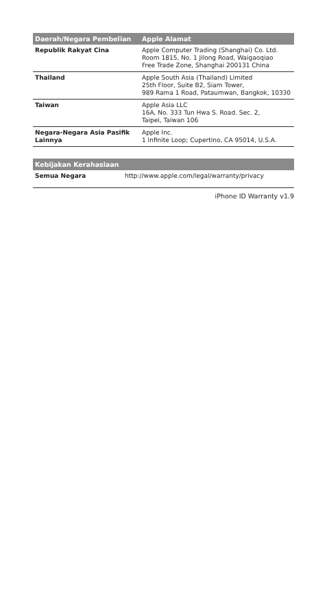| Daerah/Negara Pembelian | Apple Alamat |
| --- | --- |
| Republik Rakyat Cina | Apple Computer Trading (Shanghai) Co. Ltd. Room 1815, No. 1 Jilong Road, Waigaoqiao Free Trade Zone, Shanghai 200131 China |
| Thailand | Apple South Asia (Thailand) Limited 25th Floor, Suite B2, Siam Tower, 989 Rama 1 Road, Pataumwan, Bangkok, 10330 |
| Taiwan | Apple Asia LLC 16A, No. 333 Tun Hwa S. Road. Sec. 2, Taipei, Taiwan 106 |
| Negara-Negara Asia Pasifik Lainnya | Apple Inc. 1 Infinite Loop; Cupertino, CA 95014, U.S.A. |
| Kebijakan Kerahasiaan | |
| --- | --- |
| Semua Negara | http://www.apple.com/legal/warranty/privacy |
iPhone ID Warranty v1.9